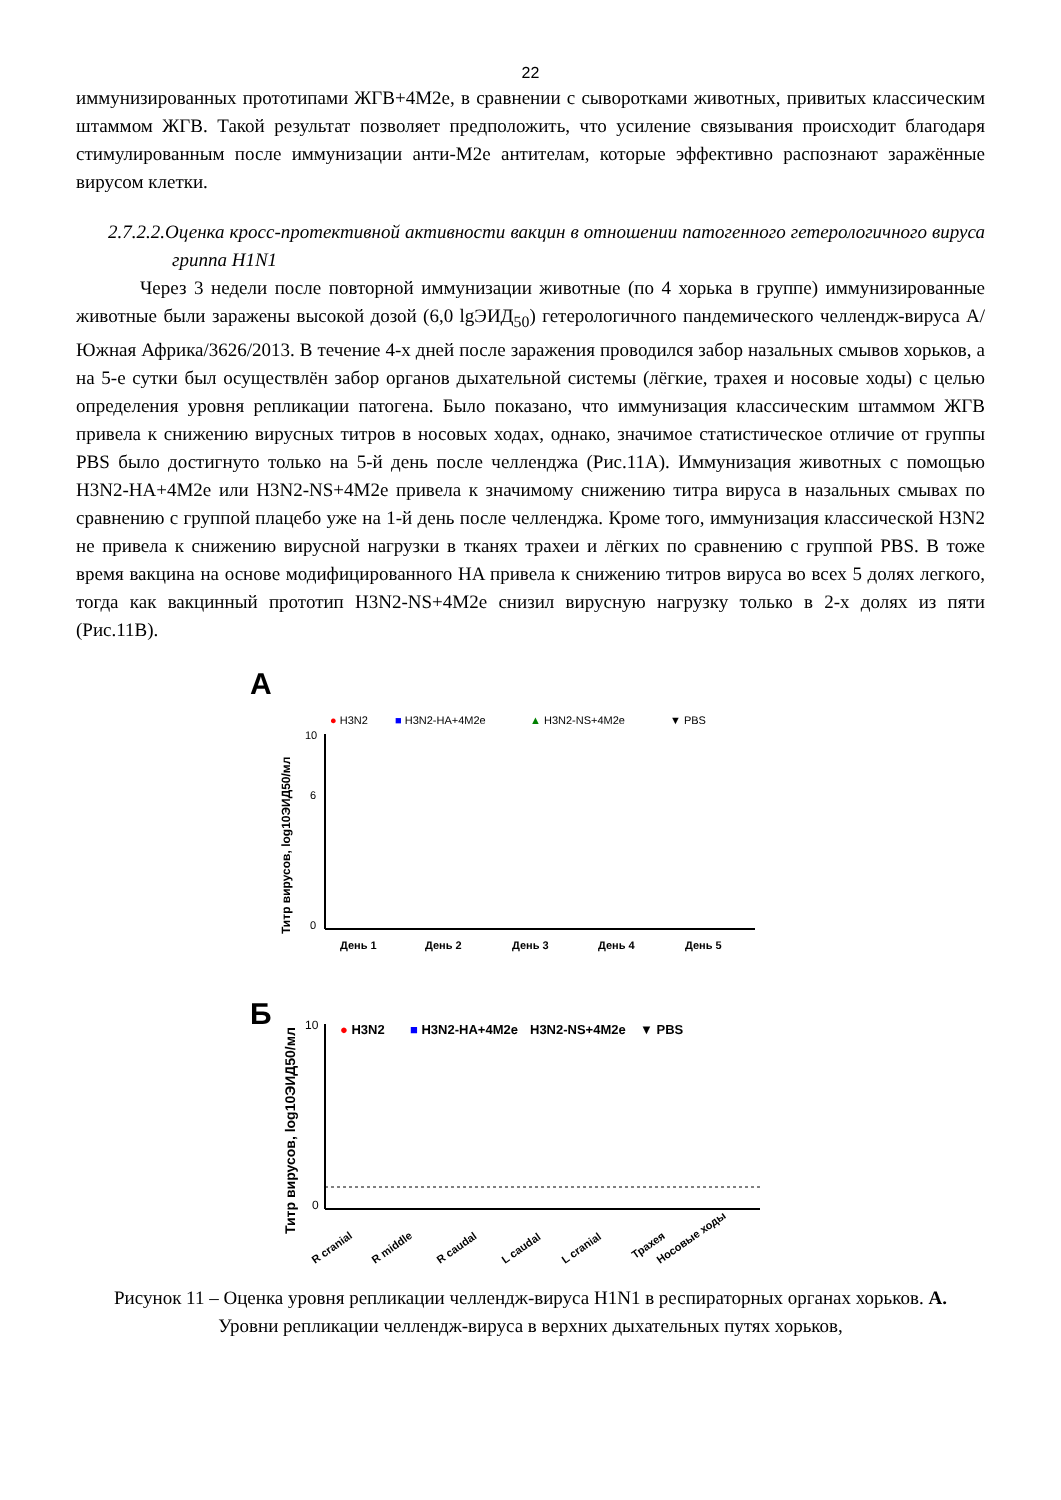22
иммунизированных прототипами ЖГВ+4М2е, в сравнении с сыворотками животных, привитых классическим штаммом ЖГВ. Такой результат позволяет предположить, что усиление связывания происходит благодаря стимулированным после иммунизации анти-М2е антителам, которые эффективно распознают заражённые вирусом клетки.
2.7.2.2.Оценка кросс-протективной активности вакцин в отношении патогенного гетерологичного вируса гриппа H1N1
Через 3 недели после повторной иммунизации животные (по 4 хорька в группе) иммунизированные животные были заражены высокой дозой (6,0 lgЭИД<sub>50</sub>) гетерологичного пандемического челлендж-вируса A/Южная Африка/3626/2013. В течение 4-х дней после заражения проводился забор назальных смывов хорьков, а на 5-е сутки был осуществлён забор органов дыхательной системы (лёгкие, трахея и носовые ходы) с целью определения уровня репликации патогена. Было показано, что иммунизация классическим штаммом ЖГВ привела к снижению вирусных титров в носовых ходах, однако, значимое статистическое отличие от группы PBS было достигнуто только на 5-й день после челленджа (Рис.11А). Иммунизация животных с помощью H3N2-HA+4M2e или H3N2-NS+4M2e привела к значимому снижению титра вируса в назальных смывах по сравнению с группой плацебо уже на 1-й день после челленджа. Кроме того, иммунизация классической H3N2 не привела к снижению вирусной нагрузки в тканях трахеи и лёгких по сравнению с группой PBS. В тоже время вакцина на основе модифицированного HA привела к снижению титров вируса во всех 5 долях легкого, тогда как вакцинный прототип H3N2-NS+4M2e снизил вирусную нагрузку только в 2-х долях из пяти (Рис.11В).
A
● H3N2
■ H3N2-HA+4M2e
▲ H3N2-NS+4M2e
▼ PBS
10
6
0
День 1
День 2
День 3
День 4
День 5
Титр вирусов, log10ЭИД50/мл
Б
● H3N2
■ H3N2-HA+4M2e
H3N2-NS+4M2e
▼ PBS
10
0
Титр вирусов, log10ЭИД50/мл
R cranial
R middle
R caudal
L caudal
L cranial
Трахея
Носовые ходы
Рисунок 11 – Оценка уровня репликации челлендж-вируса H1N1 в респираторных органах хорьков. А. Уровни репликации челлендж-вируса в верхних дыхательных путях хорьков,